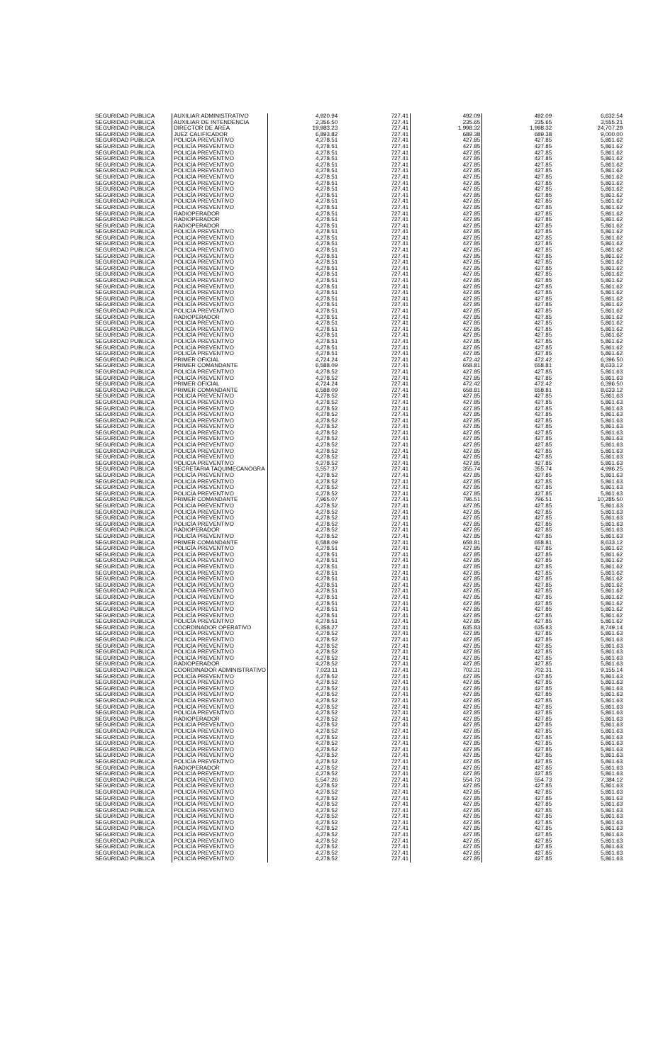| SEGURIDAD PUBLICA | AUXILIAR ADMINISTRATIVO | 4,920.94 | 727.41 | 492.09 | 492.09 | 6,632.54 |
| SEGURIDAD PUBLICA | AUXILIAR DE INTENDENCIA | 2,356.50 | 727.41 | 235.65 | 235.65 | 3,555.21 |
| SEGURIDAD PUBLICA | DIRECTOR DE ÁREA | 19,983.23 | 727.41 | 1,998.32 | 1,998.32 | 24,707.29 |
| SEGURIDAD PUBLICA | JUEZ CALIFICADOR | 6,893.82 | 727.41 | 689.38 | 689.38 | 9,000.00 |
| SEGURIDAD PUBLICA | POLICÍA PREVENTIVO | 4,278.51 | 727.41 | 427.85 | 427.85 | 5,861.62 |
| SEGURIDAD PUBLICA | POLICÍA PREVENTIVO | 4,278.51 | 727.41 | 427.85 | 427.85 | 5,861.62 |
| SEGURIDAD PUBLICA | POLICÍA PREVENTIVO | 4,278.51 | 727.41 | 427.85 | 427.85 | 5,861.62 |
| SEGURIDAD PUBLICA | POLICÍA PREVENTIVO | 4,278.51 | 727.41 | 427.85 | 427.85 | 5,861.62 |
| SEGURIDAD PUBLICA | POLICÍA PREVENTIVO | 4,278.51 | 727.41 | 427.85 | 427.85 | 5,861.62 |
| SEGURIDAD PUBLICA | POLICÍA PREVENTIVO | 4,278.51 | 727.41 | 427.85 | 427.85 | 5,861.62 |
| SEGURIDAD PUBLICA | POLICÍA PREVENTIVO | 4,278.51 | 727.41 | 427.85 | 427.85 | 5,861.62 |
| SEGURIDAD PUBLICA | POLICÍA PREVENTIVO | 4,278.51 | 727.41 | 427.85 | 427.85 | 5,861.62 |
| SEGURIDAD PUBLICA | POLICÍA PREVENTIVO | 4,278.51 | 727.41 | 427.85 | 427.85 | 5,861.62 |
| SEGURIDAD PUBLICA | POLICÍA PREVENTIVO | 4,278.51 | 727.41 | 427.85 | 427.85 | 5,861.62 |
| SEGURIDAD PUBLICA | POLICÍA PREVENTIVO | 4,278.51 | 727.41 | 427.85 | 427.85 | 5,861.62 |
| SEGURIDAD PUBLICA | POLICIA PREVENTIVO | 4,278.51 | 727.41 | 427.85 | 427.85 | 5,861.62 |
| SEGURIDAD PUBLICA | RADIOPERADOR | 4,278.51 | 727.41 | 427.85 | 427.85 | 5,861.62 |
| SEGURIDAD PUBLICA | RADIOPERADOR | 4,278.51 | 727.41 | 427.85 | 427.85 | 5,861.62 |
| SEGURIDAD PUBLICA | RADIOPERADOR | 4,278.51 | 727.41 | 427.85 | 427.85 | 5,861.62 |
| SEGURIDAD PUBLICA | POLICÍA PREVENTIVO | 4,278.51 | 727.41 | 427.85 | 427.85 | 5,861.62 |
| SEGURIDAD PUBLICA | POLICÍA PREVENTIVO | 4,278.51 | 727.41 | 427.85 | 427.85 | 5,861.62 |
| SEGURIDAD PUBLICA | POLICÍA PREVENTIVO | 4,278.51 | 727.41 | 427.85 | 427.85 | 5,861.62 |
| SEGURIDAD PUBLICA | POLICÍA PREVENTIVO | 4,278.51 | 727.41 | 427.85 | 427.85 | 5,861.62 |
| SEGURIDAD PUBLICA | POLICÍA PREVENTIVO | 4,278.51 | 727.41 | 427.85 | 427.85 | 5,861.62 |
| SEGURIDAD PUBLICA | POLICÍA PREVENTIVO | 4,278.51 | 727.41 | 427.85 | 427.85 | 5,861.62 |
| SEGURIDAD PUBLICA | POLICÍA PREVENTIVO | 4,278.51 | 727.41 | 427.85 | 427.85 | 5,861.62 |
| SEGURIDAD PUBLICA | POLICÍA PREVENTIVO | 4,278.51 | 727.41 | 427.85 | 427.85 | 5,861.62 |
| SEGURIDAD PUBLICA | POLICÍA PREVENTIVO | 4,278.51 | 727.41 | 427.85 | 427.85 | 5,861.62 |
| SEGURIDAD PUBLICA | POLICÍA PREVENTIVO | 4,278.51 | 727.41 | 427.85 | 427.85 | 5,861.62 |
| SEGURIDAD PUBLICA | POLICÍA PREVENTIVO | 4,278.51 | 727.41 | 427.85 | 427.85 | 5,861.62 |
| SEGURIDAD PUBLICA | POLICÍA PREVENTIVO | 4,278.51 | 727.41 | 427.85 | 427.85 | 5,861.62 |
| SEGURIDAD PUBLICA | POLICÍA PREVENTIVO | 4,278.51 | 727.41 | 427.85 | 427.85 | 5,861.62 |
| SEGURIDAD PUBLICA | POLICÍA PREVENTIVO | 4,278.51 | 727.41 | 427.85 | 427.85 | 5,861.62 |
| SEGURIDAD PUBLICA | RADIOPERADOR | 4,278.51 | 727.41 | 427.85 | 427.85 | 5,861.62 |
| SEGURIDAD PUBLICA | POLICÍA PREVENTIVO | 4,278.51 | 727.41 | 427.85 | 427.85 | 5,861.62 |
| SEGURIDAD PUBLICA | POLICÍA PREVENTIVO | 4,278.51 | 727.41 | 427.85 | 427.85 | 5,861.62 |
| SEGURIDAD PUBLICA | POLICÍA PREVENTIVO | 4,278.51 | 727.41 | 427.85 | 427.85 | 5,861.62 |
| SEGURIDAD PUBLICA | POLICÍA PREVENTIVO | 4,278.51 | 727.41 | 427.85 | 427.85 | 5,861.62 |
| SEGURIDAD PUBLICA | POLICÍA PREVENTIVO | 4,278.51 | 727.41 | 427.85 | 427.85 | 5,861.62 |
| SEGURIDAD PUBLICA | POLICÍA PREVENTIVO | 4,278.51 | 727.41 | 427.85 | 427.85 | 5,861.62 |
| SEGURIDAD PUBLICA | PRIMER OFICIAL | 4,724.24 | 727.41 | 472.42 | 472.42 | 6,396.50 |
| SEGURIDAD PUBLICA | PRIMER COMANDANTE | 6,588.09 | 727.41 | 658.81 | 658.81 | 8,633.12 |
| SEGURIDAD PUBLICA | POLICÍA PREVENTIVO | 4,278.52 | 727.41 | 427.85 | 427.85 | 5,861.63 |
| SEGURIDAD PUBLICA | POLICÍA PREVENTIVO | 4,278.52 | 727.41 | 427.85 | 427.85 | 5,861.63 |
| SEGURIDAD PUBLICA | PRIMER OFICIAL | 4,724.24 | 727.41 | 472.42 | 472.42 | 6,396.50 |
| SEGURIDAD PUBLICA | PRIMER COMANDANTE | 6,588.09 | 727.41 | 658.81 | 658.81 | 8,633.12 |
| SEGURIDAD PUBLICA | POLICÍA PREVENTIVO | 4,278.52 | 727.41 | 427.85 | 427.85 | 5,861.63 |
| SEGURIDAD PUBLICA | POLICÍA PREVENTIVO | 4,278.52 | 727.41 | 427.85 | 427.85 | 5,861.63 |
| SEGURIDAD PUBLICA | POLICÍA PREVENTIVO | 4,278.52 | 727.41 | 427.85 | 427.85 | 5,861.63 |
| SEGURIDAD PUBLICA | POLICÍA PREVENTIVO | 4,278.52 | 727.41 | 427.85 | 427.85 | 5,861.63 |
| SEGURIDAD PUBLICA | POLICÍA PREVENTIVO | 4,278.52 | 727.41 | 427.85 | 427.85 | 5,861.63 |
| SEGURIDAD PUBLICA | POLICÍA PREVENTIVO | 4,278.52 | 727.41 | 427.85 | 427.85 | 5,861.63 |
| SEGURIDAD PUBLICA | POLICÍA PREVENTIVO | 4,278.52 | 727.41 | 427.85 | 427.85 | 5,861.63 |
| SEGURIDAD PUBLICA | POLICÍA PREVENTIVO | 4,278.52 | 727.41 | 427.85 | 427.85 | 5,861.63 |
| SEGURIDAD PUBLICA | POLICÍA PREVENTIVO | 4,278.52 | 727.41 | 427.85 | 427.85 | 5,861.63 |
| SEGURIDAD PUBLICA | POLICÍA PREVENTIVO | 4,278.52 | 727.41 | 427.85 | 427.85 | 5,861.63 |
| SEGURIDAD PUBLICA | POLICÍA PREVENTIVO | 4,278.52 | 727.41 | 427.85 | 427.85 | 5,861.63 |
| SEGURIDAD PUBLICA | POLICIA PREVENTIVO | 4,278.52 | 727.41 | 427.85 | 427.85 | 5,861.63 |
| SEGURIDAD PUBLICA | SECRETARIA TAQUIMECANOGRA | 3,557.37 | 727.41 | 355.74 | 355.74 | 4,996.25 |
| SEGURIDAD PUBLICA | POLICÍA PREVENTIVO | 4,278.52 | 727.41 | 427.85 | 427.85 | 5,861.63 |
| SEGURIDAD PUBLICA | POLICÍA PREVENTIVO | 4,278.52 | 727.41 | 427.85 | 427.85 | 5,861.63 |
| SEGURIDAD PUBLICA | POLICÍA PREVENTIVO | 4,278.52 | 727.41 | 427.85 | 427.85 | 5,861.63 |
| SEGURIDAD PUBLICA | POLICÍA PREVENTIVO | 4,278.52 | 727.41 | 427.85 | 427.85 | 5,861.63 |
| SEGURIDAD PUBLICA | PRIMER COMANDANTE | 7,965.07 | 727.41 | 796.51 | 796.51 | 10,285.50 |
| SEGURIDAD PUBLICA | POLICÍA PREVENTIVO | 4,278.52 | 727.41 | 427.85 | 427.85 | 5,861.63 |
| SEGURIDAD PUBLICA | POLICÍA PREVENTIVO | 4,278.52 | 727.41 | 427.85 | 427.85 | 5,861.63 |
| SEGURIDAD PUBLICA | POLICÍA PREVENTIVO | 4,278.52 | 727.41 | 427.85 | 427.85 | 5,861.63 |
| SEGURIDAD PUBLICA | POLICÍA PREVENTIVO | 4,278.52 | 727.41 | 427.85 | 427.85 | 5,861.63 |
| SEGURIDAD PUBLICA | RADIOPERADOR | 4,278.52 | 727.41 | 427.85 | 427.85 | 5,861.63 |
| SEGURIDAD PUBLICA | POLICÍA PREVENTIVO | 4,278.52 | 727.41 | 427.85 | 427.85 | 5,861.63 |
| SEGURIDAD PUBLICA | PRIMER COMANDANTE | 6,588.09 | 727.41 | 658.81 | 658.81 | 8,633.12 |
| SEGURIDAD PUBLICA | POLICÍA PREVENTIVO | 4,278.51 | 727.41 | 427.85 | 427.85 | 5,861.62 |
| SEGURIDAD PUBLICA | POLICÍA PREVENTIVO | 4,278.51 | 727.41 | 427.85 | 427.85 | 5,861.62 |
| SEGURIDAD PUBLICA | POLICÍA PREVENTIVO | 4,278.51 | 727.41 | 427.85 | 427.85 | 5,861.62 |
| SEGURIDAD PUBLICA | POLICÍA PREVENTIVO | 4,278.51 | 727.41 | 427.85 | 427.85 | 5,861.62 |
| SEGURIDAD PUBLICA | POLICÍA PREVENTIVO | 4,278.51 | 727.41 | 427.85 | 427.85 | 5,861.62 |
| SEGURIDAD PUBLICA | POLICÍA PREVENTIVO | 4,278.51 | 727.41 | 427.85 | 427.85 | 5,861.62 |
| SEGURIDAD PUBLICA | POLICÍA PREVENTIVO | 4,278.51 | 727.41 | 427.85 | 427.85 | 5,861.62 |
| SEGURIDAD PUBLICA | POLICÍA PREVENTIVO | 4,278.51 | 727.41 | 427.85 | 427.85 | 5,861.62 |
| SEGURIDAD PUBLICA | POLICÍA PREVENTIVO | 4,278.51 | 727.41 | 427.85 | 427.85 | 5,861.62 |
| SEGURIDAD PUBLICA | POLICÍA PREVENTIVO | 4,278.51 | 727.41 | 427.85 | 427.85 | 5,861.62 |
| SEGURIDAD PUBLICA | POLICÍA PREVENTIVO | 4,278.51 | 727.41 | 427.85 | 427.85 | 5,861.62 |
| SEGURIDAD PUBLICA | POLICÍA PREVENTIVO | 4,278.51 | 727.41 | 427.85 | 427.85 | 5,861.62 |
| SEGURIDAD PUBLICA | POLICÍA PREVENTIVO | 4,278.51 | 727.41 | 427.85 | 427.85 | 5,861.62 |
| SEGURIDAD PUBLICA | COORDINADOR OPERATIVO | 6,358.27 | 727.41 | 635.83 | 635.83 | 8,749.14 |
| SEGURIDAD PUBLICA | POLICÍA PREVENTIVO | 4,278.52 | 727.41 | 427.85 | 427.85 | 5,861.63 |
| SEGURIDAD PUBLICA | POLICÍA PREVENTIVO | 4,278.52 | 727.41 | 427.85 | 427.85 | 5,861.63 |
| SEGURIDAD PUBLICA | POLICÍA PREVENTIVO | 4,278.52 | 727.41 | 427.85 | 427.85 | 5,861.63 |
| SEGURIDAD PUBLICA | POLICÍA PREVENTIVO | 4,278.52 | 727.41 | 427.85 | 427.85 | 5,861.63 |
| SEGURIDAD PUBLICA | POLICÍA PREVENTIVO | 4,278.52 | 727.41 | 427.85 | 427.85 | 5,861.63 |
| SEGURIDAD PUBLICA | RADIOPERADOR | 4,278.52 | 727.41 | 427.85 | 427.85 | 5,861.63 |
| SEGURIDAD PUBLICA | COORDINADOR ADMINISTRATIVO | 7,023.11 | 727.41 | 702.31 | 702.31 | 9,155.14 |
| SEGURIDAD PUBLICA | POLICÍA PREVENTIVO | 4,278.52 | 727.41 | 427.85 | 427.85 | 5,861.63 |
| SEGURIDAD PUBLICA | POLICÍA PREVENTIVO | 4,278.52 | 727.41 | 427.85 | 427.85 | 5,861.63 |
| SEGURIDAD PUBLICA | POLICÍA PREVENTIVO | 4,278.52 | 727.41 | 427.85 | 427.85 | 5,861.63 |
| SEGURIDAD PUBLICA | POLICÍA PREVENTIVO | 4,278.52 | 727.41 | 427.85 | 427.85 | 5,861.63 |
| SEGURIDAD PUBLICA | POLICÍA PREVENTIVO | 4,278.52 | 727.41 | 427.85 | 427.85 | 5,861.63 |
| SEGURIDAD PUBLICA | POLICÍA PREVENTIVO | 4,278.52 | 727.41 | 427.85 | 427.85 | 5,861.63 |
| SEGURIDAD PUBLICA | POLICÍA PREVENTIVO | 4,278.52 | 727.41 | 427.85 | 427.85 | 5,861.63 |
| SEGURIDAD PUBLICA | RADIOPERADOR | 4,278.52 | 727.41 | 427.85 | 427.85 | 5,861.63 |
| SEGURIDAD PUBLICA | POLICÍA PREVENTIVO | 4,278.52 | 727.41 | 427.85 | 427.85 | 5,861.63 |
| SEGURIDAD PUBLICA | POLICÍA PREVENTIVO | 4,278.52 | 727.41 | 427.85 | 427.85 | 5,861.63 |
| SEGURIDAD PUBLICA | POLICÍA PREVENTIVO | 4,278.52 | 727.41 | 427.85 | 427.85 | 5,861.63 |
| SEGURIDAD PUBLICA | POLICÍA PREVENTIVO | 4,278.52 | 727.41 | 427.85 | 427.85 | 5,861.63 |
| SEGURIDAD PUBLICA | POLICÍA PREVENTIVO | 4,278.52 | 727.41 | 427.85 | 427.85 | 5,861.63 |
| SEGURIDAD PUBLICA | POLICÍA PREVENTIVO | 4,278.52 | 727.41 | 427.85 | 427.85 | 5,861.63 |
| SEGURIDAD PUBLICA | POLICÍA PREVENTIVO | 4,278.52 | 727.41 | 427.85 | 427.85 | 5,861.63 |
| SEGURIDAD PUBLICA | RADIOPERADOR | 4,278.52 | 727.41 | 427.85 | 427.85 | 5,861.63 |
| SEGURIDAD PUBLICA | POLICÍA PREVENTIVO | 4,278.52 | 727.41 | 427.85 | 427.85 | 5,861.63 |
| SEGURIDAD PUBLICA | POLICÍA PREVENTIVO | 5,547.26 | 727.41 | 554.73 | 554.73 | 7,384.12 |
| SEGURIDAD PUBLICA | POLICÍA PREVENTIVO | 4,278.52 | 727.41 | 427.85 | 427.85 | 5,861.63 |
| SEGURIDAD PUBLICA | POLICÍA PREVENTIVO | 4,278.52 | 727.41 | 427.85 | 427.85 | 5,861.63 |
| SEGURIDAD PUBLICA | POLICÍA PREVENTIVO | 4,278.52 | 727.41 | 427.85 | 427.85 | 5,861.63 |
| SEGURIDAD PUBLICA | POLICÍA PREVENTIVO | 4,278.52 | 727.41 | 427.85 | 427.85 | 5,861.63 |
| SEGURIDAD PUBLICA | POLICÍA PREVENTIVO | 4,278.52 | 727.41 | 427.85 | 427.85 | 5,861.63 |
| SEGURIDAD PUBLICA | POLICÍA PREVENTIVO | 4,278.52 | 727.41 | 427.85 | 427.85 | 5,861.63 |
| SEGURIDAD PUBLICA | POLICÍA PREVENTIVO | 4,278.52 | 727.41 | 427.85 | 427.85 | 5,861.63 |
| SEGURIDAD PUBLICA | POLICÍA PREVENTIVO | 4,278.52 | 727.41 | 427.85 | 427.85 | 5,861.63 |
| SEGURIDAD PUBLICA | POLICÍA PREVENTIVO | 4,278.52 | 727.41 | 427.85 | 427.85 | 5,861.63 |
| SEGURIDAD PUBLICA | POLICÍA PREVENTIVO | 4,278.52 | 727.41 | 427.85 | 427.85 | 5,861.63 |
| SEGURIDAD PUBLICA | POLICÍA PREVENTIVO | 4,278.52 | 727.41 | 427.85 | 427.85 | 5,861.63 |
| SEGURIDAD PUBLICA | POLICÍA PREVENTIVO | 4,278.52 | 727.41 | 427.85 | 427.85 | 5,861.63 |
| SEGURIDAD PUBLICA | POLICÍA PREVENTIVO | 4,278.52 | 727.41 | 427.85 | 427.85 | 5,861.63 |